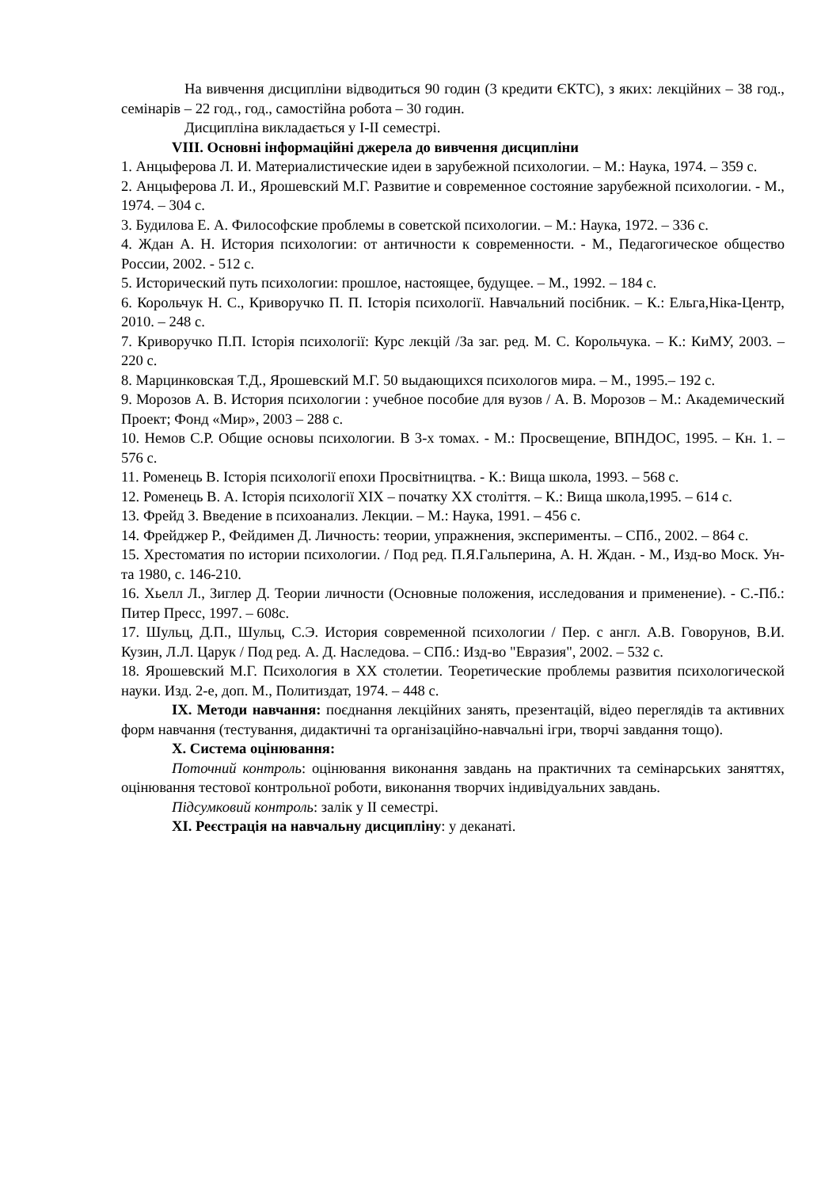На вивчення дисципліни відводиться 90 годин (3 кредити ЄКТС), з яких: лекційних – 38 год., семінарів – 22 год., год., самостійна робота – 30 годин.
Дисципліна викладається у І-ІІ семестрі.
VIII. Основні інформаційні джерела до вивчення дисципліни
1. Анцыферова Л. И. Материалистические идеи в зарубежной психологии. – М.: Наука, 1974. – 359 с.
2. Анцыферова Л. И., Ярошевский М.Г. Развитие и современное состояние зарубежной психологии. - М., 1974. – 304 с.
3. Будилова Е. А. Философские проблемы в советской психологии. – М.: Наука, 1972. – 336 с.
4. Ждан А. Н. История психологии: от античности к современности. - М., Педагогическое общество России, 2002. - 512 с.
5. Исторический путь психологии: прошлое, настоящее, будущее. – М., 1992. – 184 с.
6. Корольчук Н. С., Криворучко П. П. Історія психології. Навчальний посібник. – К.: Ельга,Ніка-Центр, 2010. – 248 с.
7. Криворучко П.П. Історія психології: Курс лекцій /За заг. ред. М. С. Корольчука. – К.: КиМУ, 2003. – 220 с.
8. Марцинковская Т.Д., Ярошевский М.Г. 50 выдающихся психологов мира. – М., 1995.– 192 с.
9. Морозов А. В. История психологии : учебное пособие для вузов / А. В. Морозов – М.: Академический Проект; Фонд «Мир», 2003 – 288 с.
10. Немов С.Р. Общие основы психологии. В 3-х томах. - М.: Просвещение, ВПНДОС, 1995. – Кн. 1. – 576 с.
11. Роменець В. Історія психології епохи Просвітництва. - К.: Вища школа, 1993. – 568 с.
12. Роменець В. А. Історія психології XIX – початку XX століття. – К.: Вища школа,1995. – 614 с.
13. Фрейд З. Введение в психоанализ. Лекции. – М.: Наука, 1991. – 456 с.
14. Фрейджер Р., Фейдимен Д. Личность: теории, упражнения, эксперименты. – СПб., 2002. – 864 с.
15. Хрестоматия по истории психологии. / Под ред. П.Я.Гальперина, А. Н. Ждан. - М., Изд-во Моск. Ун-та 1980, с. 146-210.
16. Хьелл Л., Зиглер Д. Теории личности (Основные положения, исследования и применение). - С.-Пб.: Питер Пресс, 1997. – 608с.
17. Шульц, Д.П., Шульц, С.Э. История современной психологии / Пер. с англ. А.В. Говорунов, В.И. Кузин, Л.Л. Царук / Под ред. А. Д. Наследова. – СПб.: Изд-во "Евразия", 2002. – 532 с.
18. Ярошевский М.Г. Психология в XX столетии. Теоретические проблемы развития психологической науки. Изд. 2-е, доп. М., Политиздат, 1974. – 448 с.
IX. Методи навчання: поєднання лекційних занять, презентацій, відео переглядів та активних форм навчання (тестування, дидактичні та організаційно-навчальні ігри, творчі завдання тощо).
X. Система оцінювання:
Поточний контроль: оцінювання виконання завдань на практичних та семінарських заняттях, оцінювання тестової контрольної роботи, виконання творчих індивідуальних завдань.
Підсумковий контроль: залік у ІІ семестрі.
XI. Реєстрація на навчальну дисципліну: у деканаті.